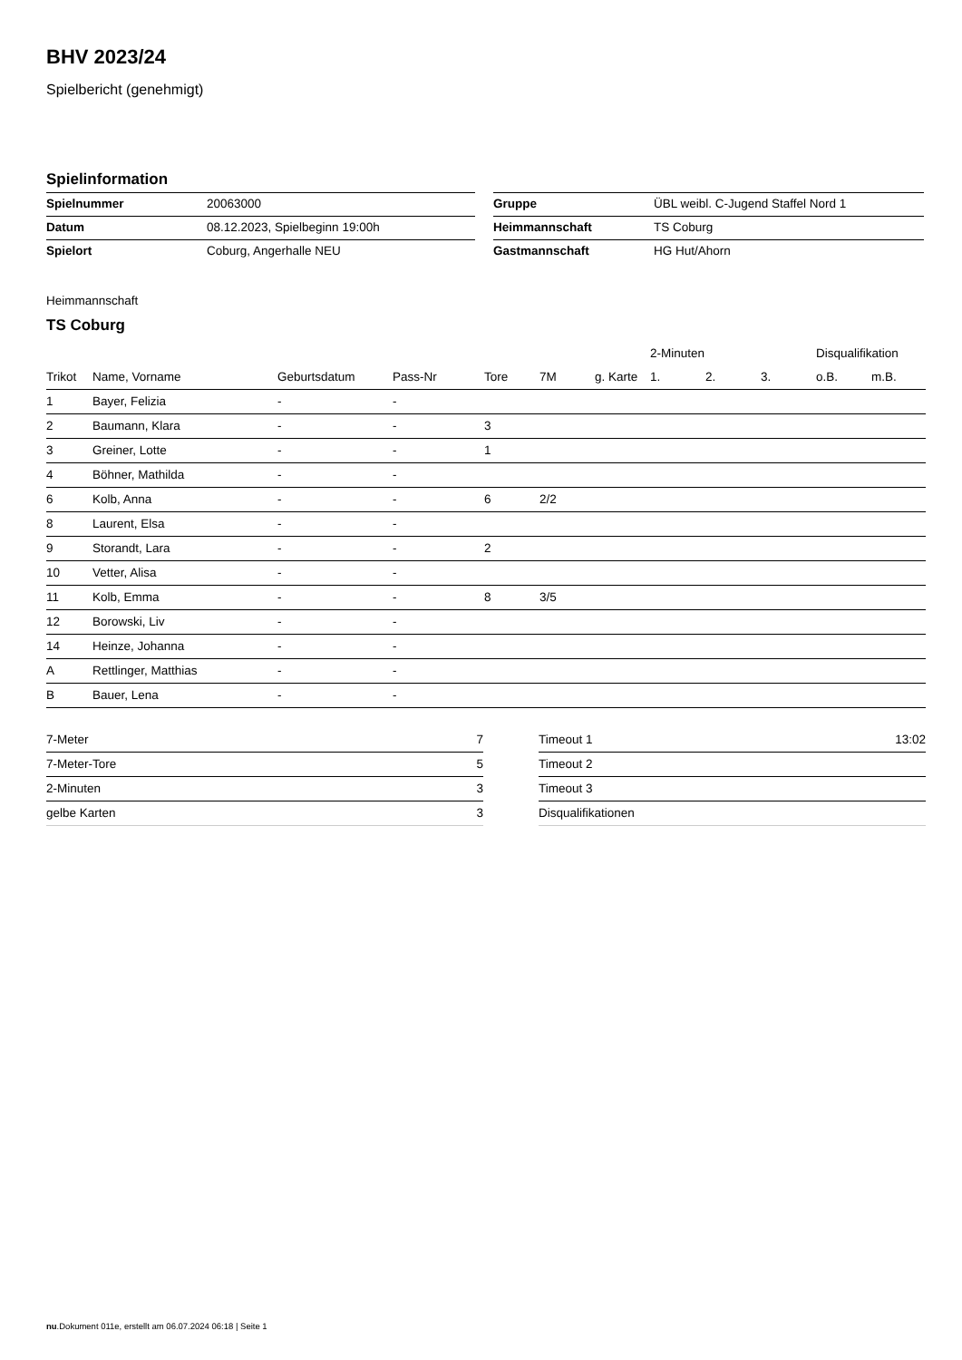BHV 2023/24
Spielbericht (genehmigt)
Spielinformation
| Spielnummer | 20063000 |
| Datum | 08.12.2023, Spielbeginn 19:00h |
| Spielort | Coburg, Angerhalle NEU |
| Gruppe | ÜBL weibl. C-Jugend Staffel Nord 1 |
| Heimmannschaft | TS Coburg |
| Gastmannschaft | HG Hut/Ahorn |
Heimmannschaft
TS Coburg
| | | | | | | | 2-Minuten | | | Disqualifikation | |
| --- | --- | --- | --- | --- | --- | --- | --- | --- | --- | --- | --- |
| Trikot | Name, Vorname | Geburtsdatum | Pass-Nr | Tore | 7M | g. Karte | 1. | 2. | 3. | o.B. | m.B. |
| 1 | Bayer, Felizia | - | - | | | | | | | | |
| 2 | Baumann, Klara | - | - | 3 | | | | | | | |
| 3 | Greiner, Lotte | - | - | 1 | | | | | | | |
| 4 | Böhner, Mathilda | - | - | | | | | | | | |
| 6 | Kolb, Anna | - | - | 6 | 2/2 | | | | | | |
| 8 | Laurent, Elsa | - | - | | | | | | | | |
| 9 | Storandt, Lara | - | - | 2 | | | | | | | |
| 10 | Vetter, Alisa | - | - | | | | | | | | |
| 11 | Kolb, Emma | - | - | 8 | 3/5 | | | | | | |
| 12 | Borowski, Liv | - | - | | | | | | | | |
| 14 | Heinze, Johanna | - | - | | | | | | | | |
| A | Rettlinger, Matthias | - | - | | | | | | | | |
| B | Bauer, Lena | - | - | | | | | | | | |
| 7-Meter | 7 |
| 7-Meter-Tore | 5 |
| 2-Minuten | 3 |
| gelbe Karten | 3 |
| Timeout 1 | 13:02 |
| Timeout 2 | |
| Timeout 3 | |
| Disqualifikationen | |
nu.Dokument 011e, erstellt am 06.07.2024 06:18 | Seite 1